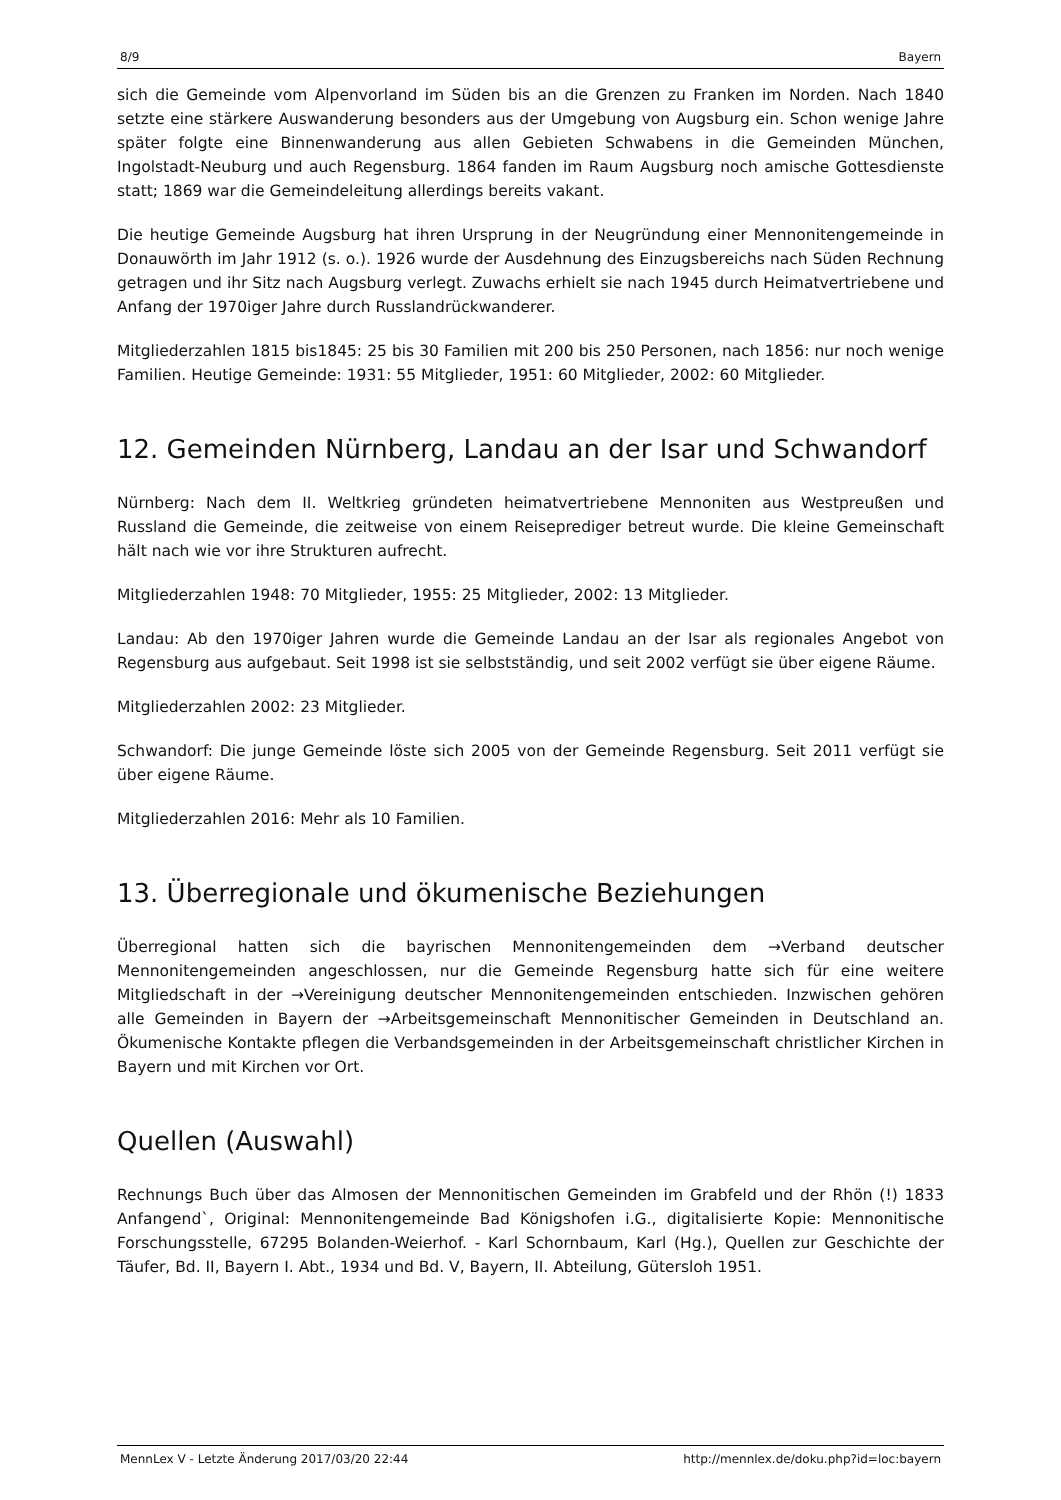8/9 Bayern
sich die Gemeinde vom Alpenvorland im Süden bis an die Grenzen zu Franken im Norden. Nach 1840 setzte eine stärkere Auswanderung besonders aus der Umgebung von Augsburg ein. Schon wenige Jahre später folgte eine Binnenwanderung aus allen Gebieten Schwabens in die Gemeinden München, Ingolstadt-Neuburg und auch Regensburg. 1864 fanden im Raum Augsburg noch amische Gottesdienste statt; 1869 war die Gemeindeleitung allerdings bereits vakant.
Die heutige Gemeinde Augsburg hat ihren Ursprung in der Neugründung einer Mennonitengemeinde in Donauwörth im Jahr 1912 (s. o.). 1926 wurde der Ausdehnung des Einzugsbereichs nach Süden Rechnung getragen und ihr Sitz nach Augsburg verlegt. Zuwachs erhielt sie nach 1945 durch Heimatvertriebene und Anfang der 1970iger Jahre durch Russlandrückwanderer.
Mitgliederzahlen 1815 bis1845: 25 bis 30 Familien mit 200 bis 250 Personen, nach 1856: nur noch wenige Familien. Heutige Gemeinde: 1931: 55 Mitglieder, 1951: 60 Mitglieder, 2002: 60 Mitglieder.
12. Gemeinden Nürnberg, Landau an der Isar und Schwandorf
Nürnberg: Nach dem II. Weltkrieg gründeten heimatvertriebene Mennoniten aus Westpreußen und Russland die Gemeinde, die zeitweise von einem Reiseprediger betreut wurde. Die kleine Gemeinschaft hält nach wie vor ihre Strukturen aufrecht.
Mitgliederzahlen 1948: 70 Mitglieder, 1955: 25 Mitglieder, 2002: 13 Mitglieder.
Landau: Ab den 1970iger Jahren wurde die Gemeinde Landau an der Isar als regionales Angebot von Regensburg aus aufgebaut. Seit 1998 ist sie selbstständig, und seit 2002 verfügt sie über eigene Räume.
Mitgliederzahlen 2002: 23 Mitglieder.
Schwandorf: Die junge Gemeinde löste sich 2005 von der Gemeinde Regensburg. Seit 2011 verfügt sie über eigene Räume.
Mitgliederzahlen 2016: Mehr als 10 Familien.
13. Überregionale und ökumenische Beziehungen
Überregional hatten sich die bayrischen Mennonitengemeinden dem →Verband deutscher Mennonitengemeinden angeschlossen, nur die Gemeinde Regensburg hatte sich für eine weitere Mitgliedschaft in der →Vereinigung deutscher Mennonitengemeinden entschieden. Inzwischen gehören alle Gemeinden in Bayern der →Arbeitsgemeinschaft Mennonitischer Gemeinden in Deutschland an. Ökumenische Kontakte pflegen die Verbandsgemeinden in der Arbeitsgemeinschaft christlicher Kirchen in Bayern und mit Kirchen vor Ort.
Quellen (Auswahl)
Rechnungs Buch über das Almosen der Mennonitischen Gemeinden im Grabfeld und der Rhön (!) 1833 Anfangend`, Original: Mennonitengemeinde Bad Königshofen i.G., digitalisierte Kopie: Mennonitische Forschungsstelle, 67295 Bolanden-Weierhof. - Karl Schornbaum, Karl (Hg.), Quellen zur Geschichte der Täufer, Bd. II, Bayern I. Abt., 1934 und Bd. V, Bayern, II. Abteilung, Gütersloh 1951.
MennLex V - Letzte Änderung 2017/03/20 22:44 http://mennlex.de/doku.php?id=loc:bayern